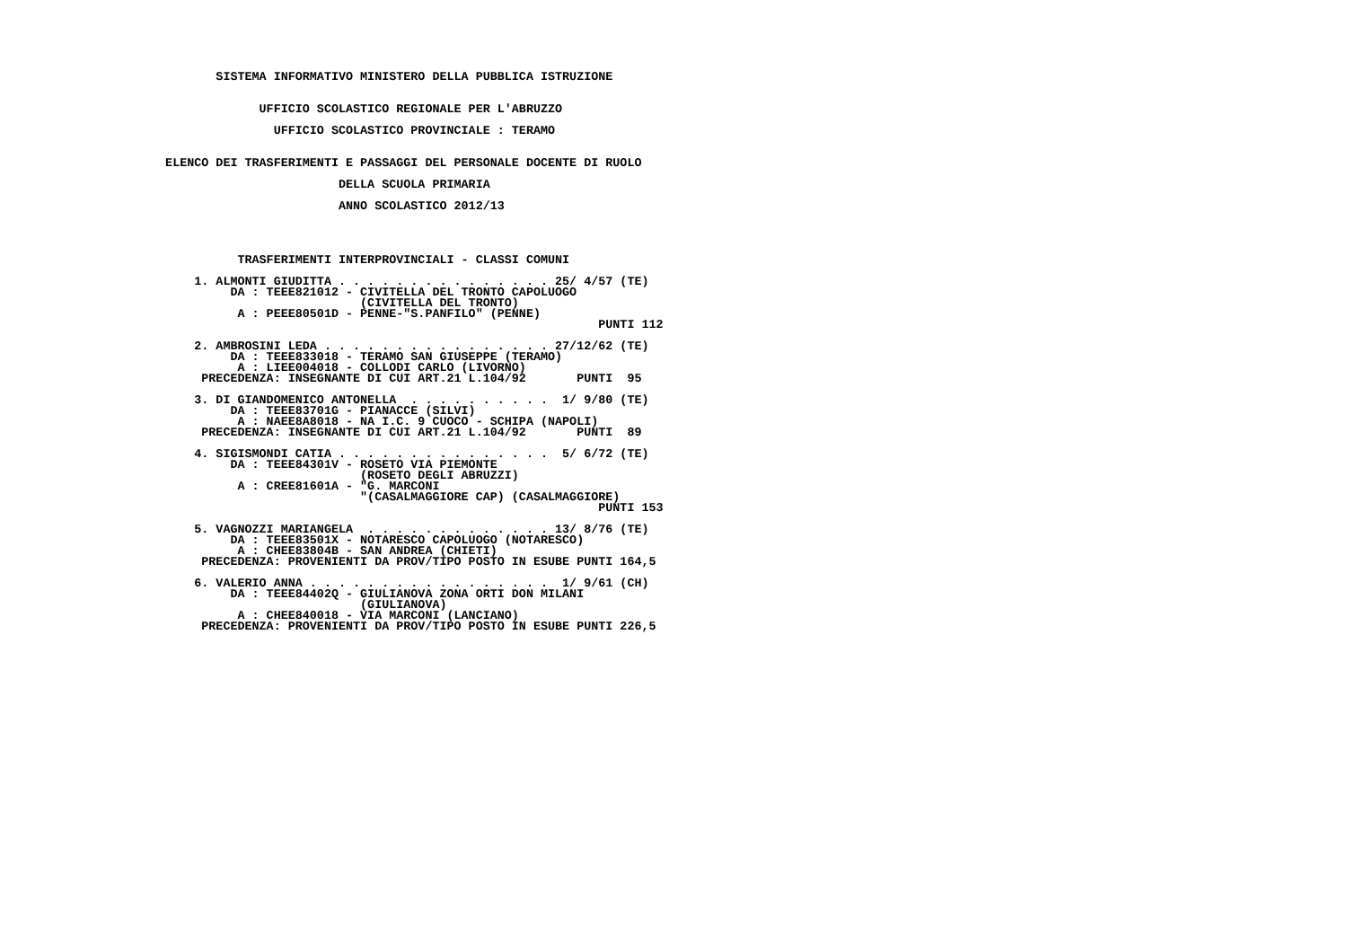SISTEMA INFORMATIVO MINISTERO DELLA PUBBLICA ISTRUZIONE


                UFFICIO SCOLASTICO REGIONALE PER L'ABRUZZO

                  UFFICIO SCOLASTICO PROVINCIALE : TERAMO


   ELENCO DEI TRASFERIMENTI E PASSAGGI DEL PERSONALE DOCENTE DI RUOLO

                           DELLA SCUOLA PRIMARIA

                           ANNO SCOLASTICO 2012/13




             TRASFERIMENTI INTERPROVINCIALI - CLASSI COMUNI

       1. ALMONTI GIUDITTA . . . . . . . . . . . . . . . 25/ 4/57 (TE)
            DA : TEEE821012 - CIVITELLA DEL TRONTO CAPOLUOGO
                              (CIVITELLA DEL TRONTO)
             A : PEEE80501D - PENNE-"S.PANFILO" (PENNE)
                                                               PUNTI 112

       2. AMBROSINI LEDA . . . . . . . . . . . . . . . . 27/12/62 (TE)
            DA : TEEE833018 - TERAMO SAN GIUSEPPE (TERAMO)
             A : LIEE004018 - COLLODI CARLO (LIVORNO)
        PRECEDENZA: INSEGNANTE DI CUI ART.21 L.104/92       PUNTI  95

       3. DI GIANDOMENICO ANTONELLA  . . . . . . . . . .  1/ 9/80 (TE)
            DA : TEEE83701G - PIANACCE (SILVI)
             A : NAEE8A8018 - NA I.C. 9 CUOCO - SCHIPA (NAPOLI)
        PRECEDENZA: INSEGNANTE DI CUI ART.21 L.104/92       PUNTI  89

       4. SIGISMONDI CATIA . . . . . . . . . . . . . . .  5/ 6/72 (TE)
            DA : TEEE84301V - ROSETO VIA PIEMONTE
                              (ROSETO DEGLI ABRUZZI)
             A : CREE81601A - "G. MARCONI
                              "(CASALMAGGIORE CAP) (CASALMAGGIORE)
                                                               PUNTI 153

       5. VAGNOZZI MARIANGELA  . . . . . . . . . . . . . 13/ 8/76 (TE)
            DA : TEEE83501X - NOTARESCO CAPOLUOGO (NOTARESCO)
             A : CHEE83804B - SAN ANDREA (CHIETI)
        PRECEDENZA: PROVENIENTI DA PROV/TIPO POSTO IN ESUBE PUNTI 164,5

       6. VALERIO ANNA . . . . . . . . . . . . . . . . .  1/ 9/61 (CH)
            DA : TEEE84402Q - GIULIANOVA ZONA ORTI DON MILANI
                              (GIULIANOVA)
             A : CHEE840018 - VIA MARCONI (LANCIANO)
        PRECEDENZA: PROVENIENTI DA PROV/TIPO POSTO IN ESUBE PUNTI 226,5